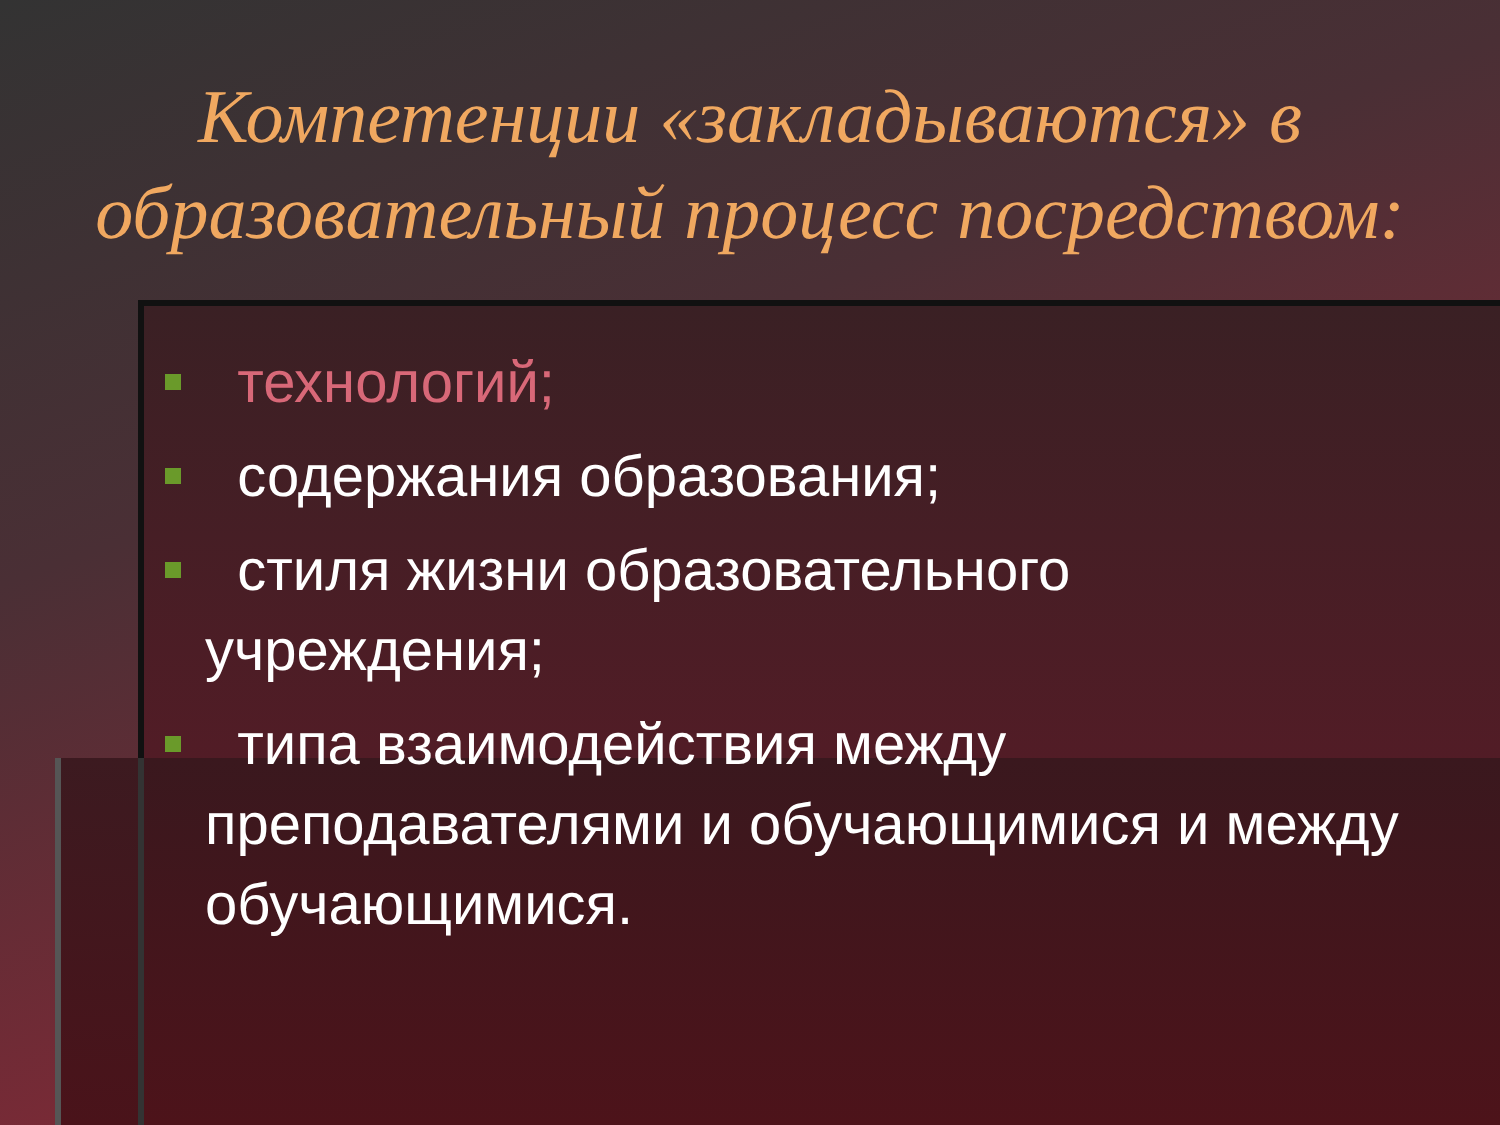Компетенции «закладываются» в образовательный процесс посредством:
технологий;
содержания образования;
стиля жизни образовательного учреждения;
типа взаимодействия между преподавателями и обучающимися и между обучающимися.